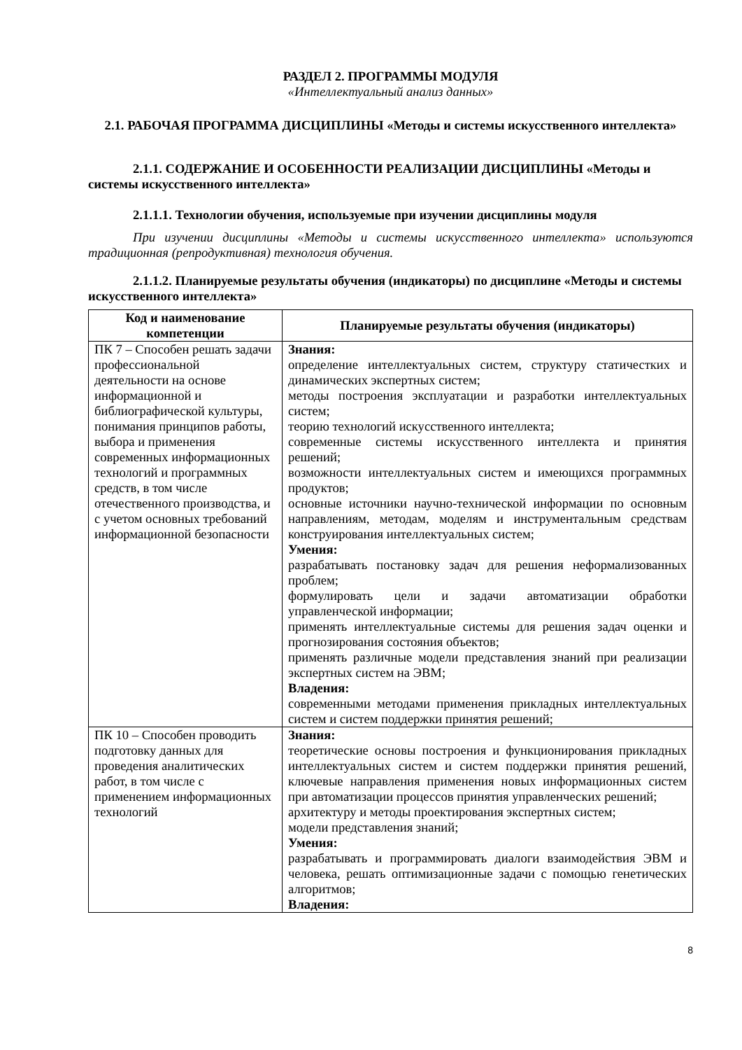РАЗДЕЛ 2. ПРОГРАММЫ МОДУЛЯ
«Интеллектуальный анализ данных»
2.1. РАБОЧАЯ ПРОГРАММА ДИСЦИПЛИНЫ «Методы и системы искусственного интеллекта»
2.1.1. СОДЕРЖАНИЕ И ОСОБЕННОСТИ РЕАЛИЗАЦИИ ДИСЦИПЛИНЫ «Методы и системы искусственного интеллекта»
2.1.1.1. Технологии обучения, используемые при изучении дисциплины модуля
При изучении дисциплины «Методы и системы искусственного интеллекта» используются традиционная (репродуктивная) технология обучения.
2.1.1.2. Планируемые результаты обучения (индикаторы) по дисциплине «Методы и системы искусственного интеллекта»
| Код и наименование компетенции | Планируемые результаты обучения (индикаторы) |
| --- | --- |
| ПК 7 – Способен решать задачи профессиональной деятельности на основе информационной и библиографической культуры, понимания принципов работы, выбора и применения современных информационных технологий и программных средств, в том числе отечественного производства, и с учетом основных требований информационной безопасности | Знания: определение интеллектуальных систем, структуру статичестких и динамических экспертных систем; методы построения эксплуатации и разработки интеллектуальных систем; теорию технологий искусственного интеллекта; современные системы искусственного интеллекта и принятия решений; возможности интеллектуальных систем и имеющихся программных продуктов; основные источники научно-технической информации по основным направлениям, методам, моделям и инструментальным средствам конструирования интеллектуальных систем; Умения: разрабатывать постановку задач для решения неформализованных проблем; формулировать цели и задачи автоматизации обработки управленческой информации; применять интеллектуальные системы для решения задач оценки и прогнозирования состояния объектов; применять различные модели представления знаний при реализации экспертных систем на ЭВМ; Владения: современными методами применения прикладных интеллектуальных систем и систем поддержки принятия решений; |
| ПК 10 – Способен проводить подготовку данных для проведения аналитических работ, в том числе с применением информационных технологий | Знания: теоретические основы построения и функционирования прикладных интеллектуальных систем и систем поддержки принятия решений, ключевые направления применения новых информационных систем при автоматизации процессов принятия управленческих решений; архитектуру и методы проектирования экспертных систем; модели представления знаний; Умения: разрабатывать и программировать диалоги взаимодействия ЭВМ и человека, решать оптимизационные задачи с помощью генетических алгоритмов; Владения: |
8